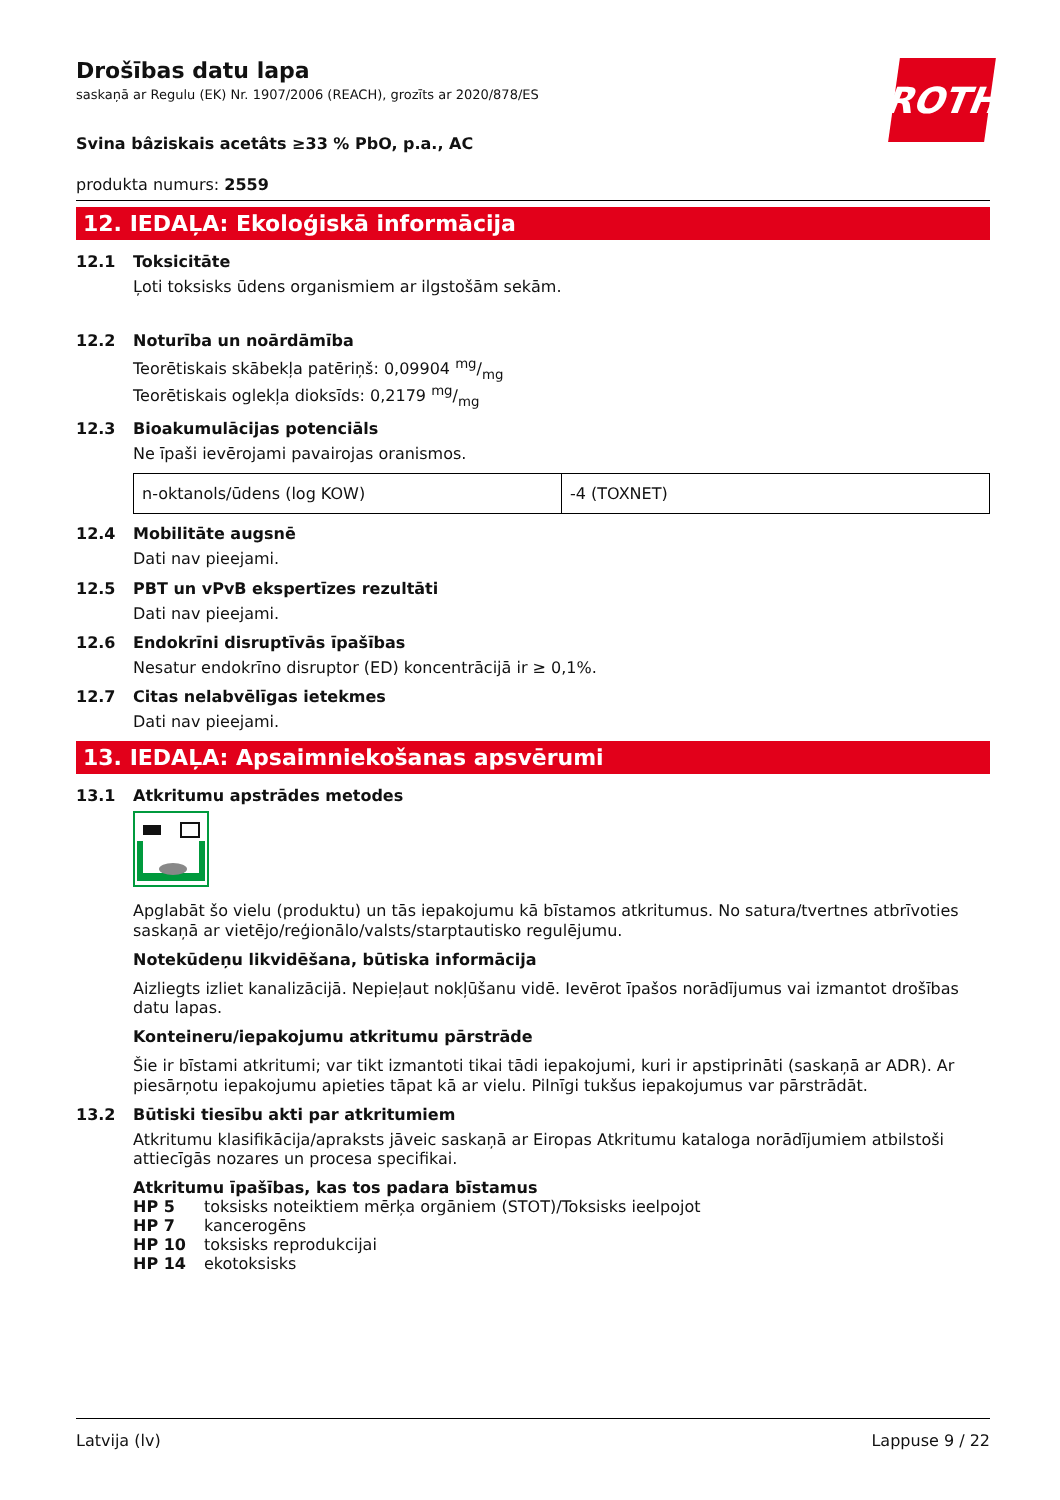ROTH
Drošības datu lapa
saskaņā ar Regulu (EK) Nr. 1907/2006 (REACH), grozīts ar 2020/878/ES
Svina bâziskais acetâts ≥33 % PbO, p.a., AC
produkta numurs: 2559
12. IEDAĻA: Ekoloģiskā informācija
12.1 Toksicitāte
Ļoti toksisks ūdens organismiem ar ilgstošām sekām.
12.2 Noturība un noārdāmība
Teorētiskais skābekļa patēriņš: 0,09904 mg/mg
Teorētiskais oglekļa dioksīds: 0,2179 mg/mg
12.3 Bioakumulācijas potenciāls
Ne īpaši ievērojami pavairojas oranismos.
| n-oktanols/ūdens (log KOW) | -4 (TOXNET) |
12.4 Mobilitāte augsnē
Dati nav pieejami.
12.5 PBT un vPvB ekspertīzes rezultāti
Dati nav pieejami.
12.6 Endokrīni disruptīvās īpašības
Nesatur endokrīno disruptor (ED) koncentrācijā ir ≥ 0,1%.
12.7 Citas nelabvēlīgas ietekmes
Dati nav pieejami.
13. IEDAĻA: Apsaimniekošanas apsvērumi
13.1 Atkritumu apstrādes metodes
Apglabāt šo vielu (produktu) un tās iepakojumu kā bīstamos atkritumus. No satura/tvertnes atbrīvoties saskaņā ar vietējo/reģionālo/valsts/starptautisko regulējumu.
Notekūdeņu likvidēšana, būtiska informācija
Aizliegts izliet kanalizācijā. Nepieļaut nokļūšanu vidē. Ievērot īpašos norādījumus vai izmantot drošības datu lapas.
Konteineru/iepakojumu atkritumu pārstrāde
Šie ir bīstami atkritumi; var tikt izmantoti tikai tādi iepakojumi, kuri ir apstiprināti (saskaņā ar ADR). Ar piesārņotu iepakojumu apieties tāpat kā ar vielu. Pilnīgi tukšus iepakojumus var pārstrādāt.
13.2 Būtiski tiesību akti par atkritumiem
Atkritumu klasifikācija/apraksts jāveic saskaņā ar Eiropas Atkritumu kataloga norādījumiem atbilstoši attiecīgās nozares un procesa specifikai.
Atkritumu īpašības, kas tos padara bīstamus
| HP 5 | toksisks noteiktiem mērķa orgāniem (STOT)/Toksisks ieelpojot |
| HP 7 | kancerogēns |
| HP 10 | toksisks reprodukcijai |
| HP 14 | ekotoksisks |
Latvija (lv) Lappuse 9 / 22